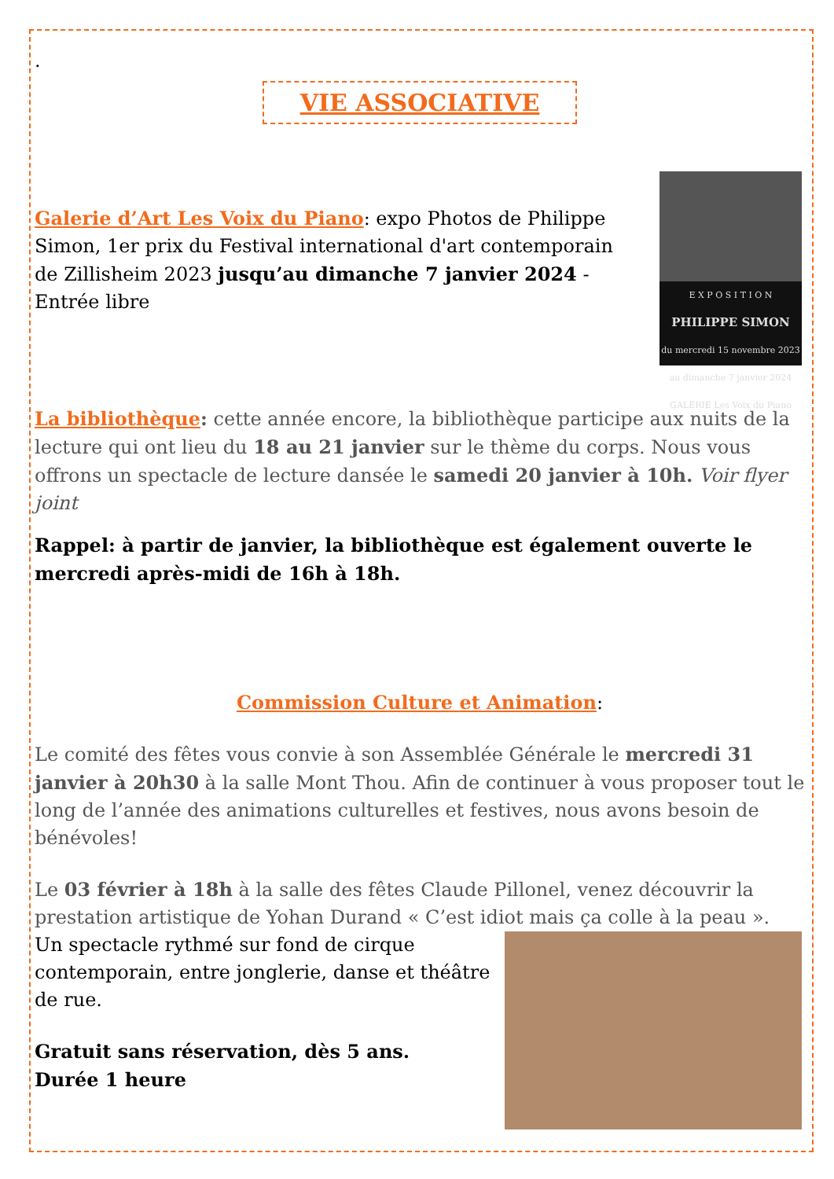.
VIE ASSOCIATIVE
E X P O S I T I O N
PHILIPPE SIMON
du mercredi 15 novembre 2023 au dimanche 7 janvier 2024
GALERIE Les Voix du Piano
Galerie d’Art Les Voix du Piano: expo Photos de Philippe Simon, 1er prix du Festival international d'art contemporain de Zillisheim 2023 jusqu’au dimanche 7 janvier 2024 -Entrée libre
La bibliothèque: cette année encore, la bibliothèque participe aux nuits de la lecture qui ont lieu du 18 au 21 janvier sur le thème du corps. Nous vous offrons un spectacle de lecture dansée le samedi 20 janvier à 10h. Voir flyer joint
Rappel: à partir de janvier, la bibliothèque est également ouverte le mercredi après-midi de 16h à 18h.
Commission Culture et Animation:
Le comité des fêtes vous convie à son Assemblée Générale le mercredi 31 janvier à 20h30 à la salle Mont Thou. Afin de continuer à vous proposer tout le long de l’année des animations culturelles et festives, nous avons besoin de bénévoles!
Le 03 février à 18h à la salle des fêtes Claude Pillonel, venez découvrir la prestation artistique de Yohan Durand « C’est idiot mais ça colle à la peau ».
Un spectacle rythmé sur fond de cirque contemporain, entre jonglerie, danse et théâtre de rue.
Gratuit sans réservation, dès 5 ans.
Durée 1 heure